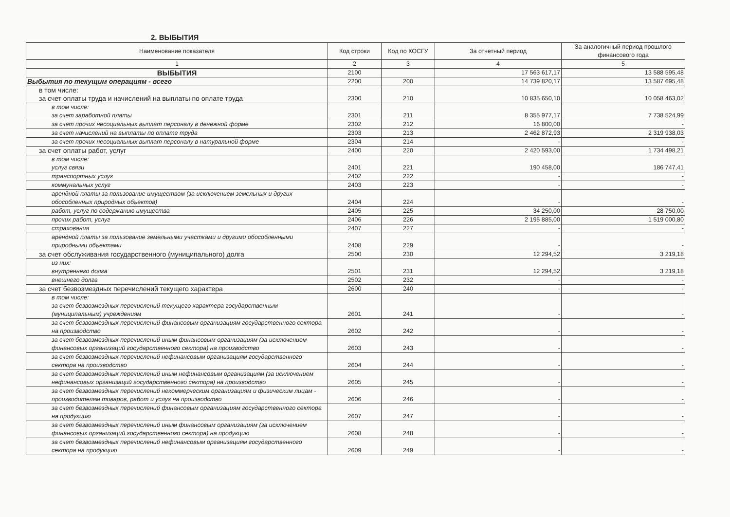2. ВЫБЫТИЯ
| Наименование показателя | Код строки | Код по КОСГУ | За отчетный период | За аналогичный период прошлого финансового года |
| --- | --- | --- | --- | --- |
| 1 | 2 | 3 | 4 | 5 |
| ВЫБЫТИЯ | 2100 | | 17 563 617,17 | 13 588 595,48 |
| Выбытия по текущим операциям - всего | 2200 | 200 | 14 739 820,17 | 13 587 695,48 |
| в том числе: за счет оплаты труда и начислений на выплаты по оплате труда | 2300 | 210 | 10 835 650,10 | 10 058 463,02 |
| в том числе: за счет заработной платы | 2301 | 211 | 8 355 977,17 | 7 738 524,99 |
| за счет прочих несоциальных выплат персоналу в денежной форме | 2302 | 212 | 16 800,00 | - |
| за счет начислений на выплаты по оплате труда | 2303 | 213 | 2 462 872,93 | 2 319 938,03 |
| за счет прочих несоциальных выплат персоналу в натуральной форме | 2304 | 214 | - | - |
| за счет оплаты работ, услуг | 2400 | 220 | 2 420 593,00 | 1 734 498,21 |
| в том числе: услуг связи | 2401 | 221 | 190 458,00 | 186 747,41 |
| транспортных услуг | 2402 | 222 | - | - |
| коммунальных услуг | 2403 | 223 | - | - |
| арендной платы за пользование имуществом (за исключением земельных и других обособленных природных объектов) | 2404 | 224 | - | - |
| работ, услуг по содержанию имущества | 2405 | 225 | 34 250,00 | 28 750,00 |
| прочих работ, услуг | 2406 | 226 | 2 195 885,00 | 1 519 000,80 |
| страхования | 2407 | 227 | - | - |
| арендной платы за пользование земельными участками и другими обособленными природными объектами | 2408 | 229 | - | - |
| за счет обслуживания государственного (муниципального) долга | 2500 | 230 | 12 294,52 | 3 219,18 |
| из них: внутреннего долга | 2501 | 231 | 12 294,52 | 3 219,18 |
| внешнего долга | 2502 | 232 | - | - |
| за счет безвозмездных перечислений текущего характера | 2600 | 240 | - | - |
| в том числе: за счет безвозмездных перечислений текущего характера государственным (муниципальным) учреждениям | 2601 | 241 | - | - |
| за счет безвозмездных перечислений финансовым организациям государственного сектора на производство | 2602 | 242 | - | - |
| за счет безвозмездных перечислений иным финансовым организациям (за исключением финансовых организаций государственного сектора) на производство | 2603 | 243 | - | - |
| за счет безвозмездных перечислений нефинансовым организациям государственного сектора на производство | 2604 | 244 | - | - |
| за счет безвозмездных перечислений иным нефинансовым организациям (за исключением нефинансовых организаций государственного сектора) на производство | 2605 | 245 | - | - |
| за счет безвозмездных перечислений некоммерческим организациям и физическим лицам - производителям товаров, работ и услуг на производство | 2606 | 246 | - | - |
| за счет безвозмездных перечислений финансовым организациям государственного сектора на продукцию | 2607 | 247 | - | - |
| за счет безвозмездных перечислений иным финансовым организациям (за исключением финансовых организаций государственного сектора) на продукцию | 2608 | 248 | - | - |
| за счет безвозмездных перечислений нефинансовым организациям государственного сектора на продукцию | 2609 | 249 | - | - |